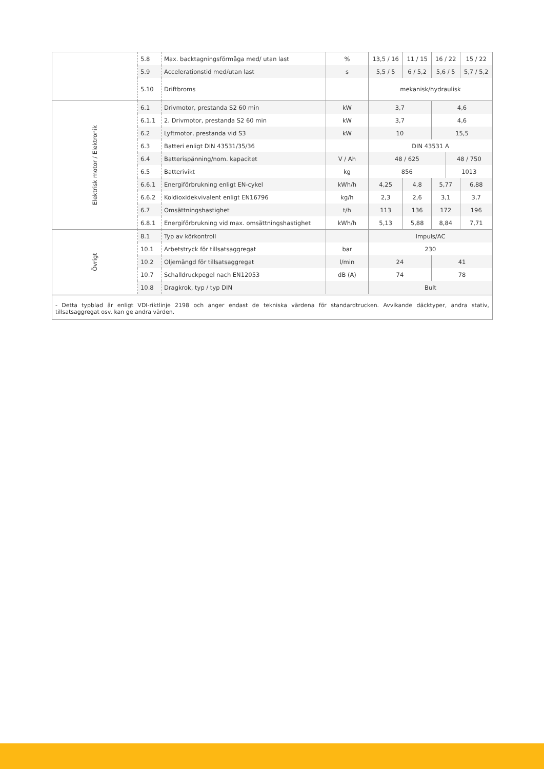| | 5.8 | Max. backtagningsförmåga med/ utan last | % | 13,5 / 16 | 11 / 15 | 16 / 22 | | 15 / 22 |
| | 5.9 | Accelerationstid med/utan last | s | 5,5 / 5 | 6 / 5,2 | 5,6 / 5 | | 5,7 / 5,2 |
| | 5.10 | Driftbroms | | mekanisk/hydraulisk | | | | |
| Elektrisk motor / Elektronik | 6.1 | Drivmotor, prestanda S2 60 min | kW | 3,7 | | 4,6 | | |
| | 6.1.1 | 2. Drivmotor, prestanda S2 60 min | kW | 3,7 | | 4,6 | | |
| | 6.2 | Lyftmotor, prestanda vid S3 | kW | 10 | | 15,5 | | |
| | 6.3 | Batteri enligt DIN 43531/35/36 | | DIN 43531 A | | | | |
| | 6.4 | Batterispänning/nom. kapacitet | V / Ah | 48 / 625 | | | 48 / 750 | |
| | 6.5 | Batterivikt | kg | 856 | | | 1013 | |
| | 6.6.1 | Energiförbrukning enligt EN-cykel | kWh/h | 4,25 | 4,8 | 5,77 | | 6,88 |
| | 6.6.2 | Koldioxidekvivalent enligt EN16796 | kg/h | 2,3 | 2,6 | 3,1 | | 3,7 |
| | 6.7 | Omsättningshastighet | t/h | 113 | 136 | 172 | | 196 |
| | 6.8.1 | Energiförbrukning vid max. omsättningshastighet | kWh/h | 5,13 | 5,88 | 8,84 | | 7,71 |
| Övrigt | 8.1 | Typ av körkontroll | | Impuls/AC | | | | |
| | 10.1 | Arbetstryck för tillsatsaggregat | bar | 230 | | | | |
| | 10.2 | Oljemängd för tillsatsaggregat | l/min | 24 | | 41 | | |
| | 10.7 | Schalldruckpegel nach EN12053 | dB (A) | 74 | | 78 | | |
| | 10.8 | Dragkrok, typ / typ DIN | | Bult | | | | |
- Detta typblad är enligt VDI-riktlinje 2198 och anger endast de tekniska värdena för standardtrucken. Avvikande däcktyper, andra stativ, tillsatsaggregat osv. kan ge andra värden.